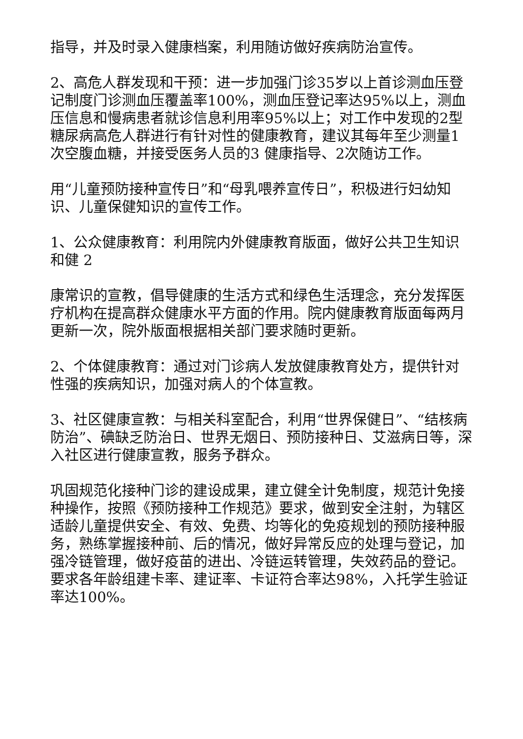指导，并及时录入健康档案，利用随访做好疾病防治宣传。
2、高危人群发现和干预：进一步加强门诊35岁以上首诊测血压登记制度门诊测血压覆盖率100%，测血压登记率达95%以上，测血压信息和慢病患者就诊信息利用率95%以上；对工作中发现的2型糖尿病高危人群进行有针对性的健康教育，建议其每年至少测量1次空腹血糖，并接受医务人员的3 健康指导、2次随访工作。
用“儿童预防接种宣传日”和“母乳喂养宣传日”，积极进行妇幼知识、儿童保健知识的宣传工作。
1、公众健康教育：利用院内外健康教育版面，做好公共卫生知识和健 2
康常识的宣教，倡导健康的生活方式和绿色生活理念，充分发挥医疗机构在提高群众健康水平方面的作用。院内健康教育版面每两月更新一次，院外版面根据相关部门要求随时更新。
2、个体健康教育：通过对门诊病人发放健康教育处方，提供针对性强的疾病知识，加强对病人的个体宣教。
3、社区健康宣教：与相关科室配合，利用“世界保健日”、“结核病防治”、碘缺乏防治日、世界无烟日、预防接种日、艾滋病日等，深入社区进行健康宣教，服务予群众。
巩固规范化接种门诊的建设成果，建立健全计免制度，规范计免接种操作，按照《预防接种工作规范》要求，做到安全注射，为辖区适龄儿童提供安全、有效、免费、均等化的免疫规划的预防接种服务，熟练掌握接种前、后的情况，做好异常反应的处理与登记，加强冷链管理，做好疫苗的进出、冷链运转管理，失效药品的登记。要求各年龄组建卡率、建证率、卡证符合率达98%，入托学生验证率达100%。